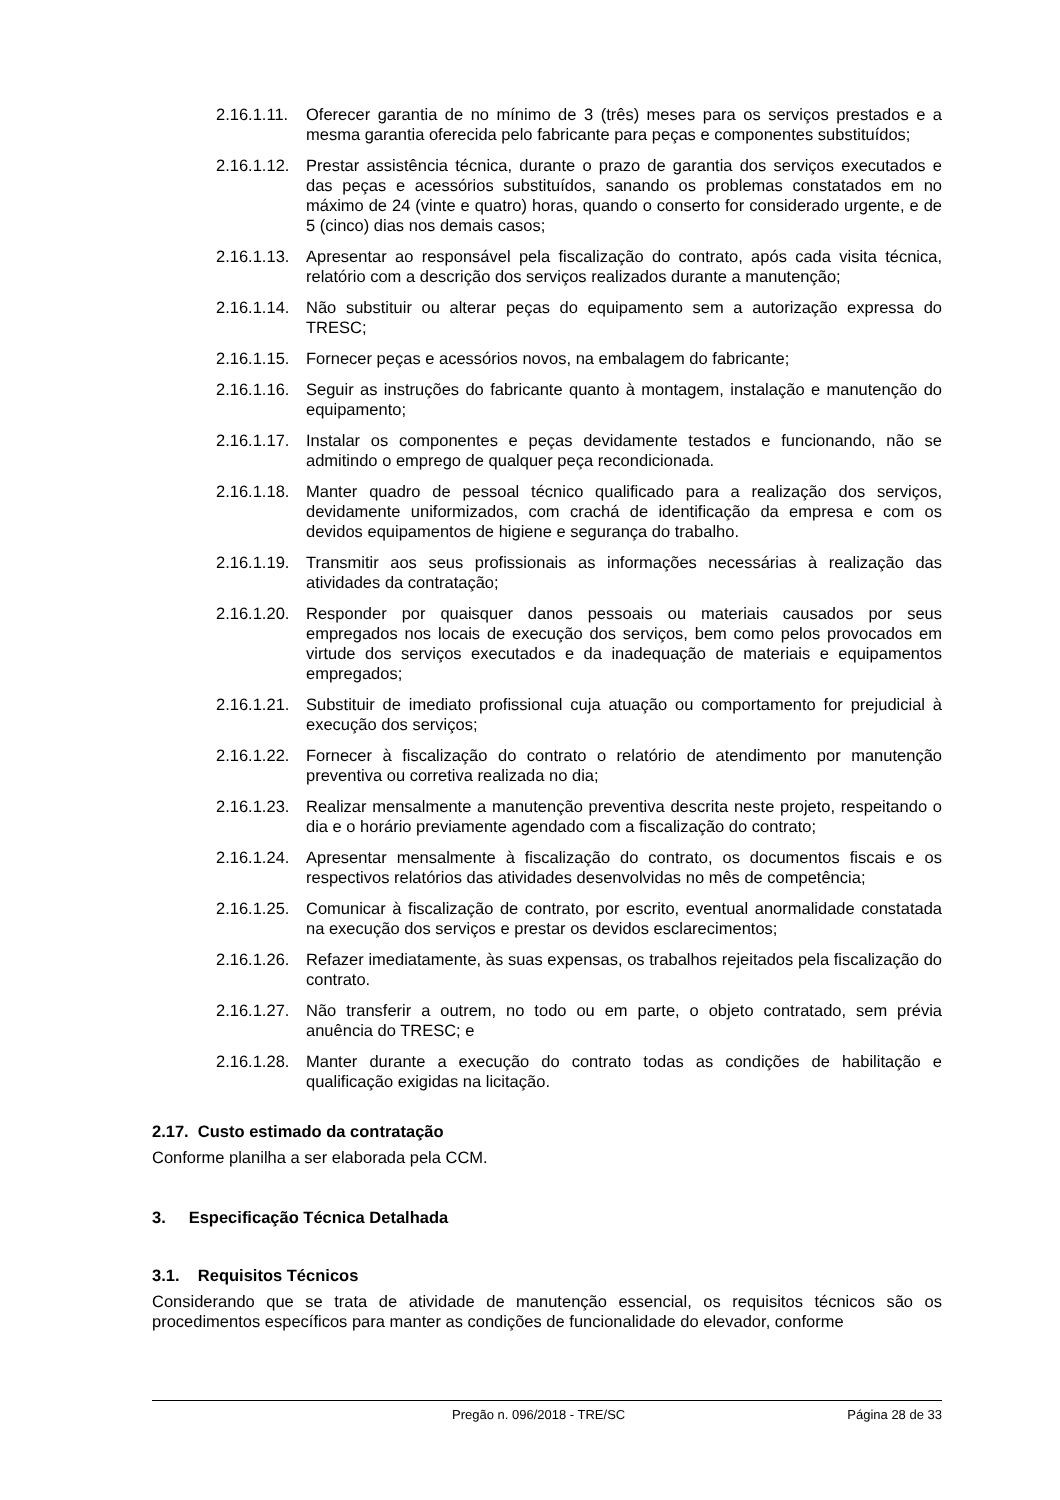2.16.1.11. Oferecer garantia de no mínimo de 3 (três) meses para os serviços prestados e a mesma garantia oferecida pelo fabricante para peças e componentes substituídos;
2.16.1.12. Prestar assistência técnica, durante o prazo de garantia dos serviços executados e das peças e acessórios substituídos, sanando os problemas constatados em no máximo de 24 (vinte e quatro) horas, quando o conserto for considerado urgente, e de 5 (cinco) dias nos demais casos;
2.16.1.13. Apresentar ao responsável pela fiscalização do contrato, após cada visita técnica, relatório com a descrição dos serviços realizados durante a manutenção;
2.16.1.14. Não substituir ou alterar peças do equipamento sem a autorização expressa do TRESC;
2.16.1.15. Fornecer peças e acessórios novos, na embalagem do fabricante;
2.16.1.16. Seguir as instruções do fabricante quanto à montagem, instalação e manutenção do equipamento;
2.16.1.17. Instalar os componentes e peças devidamente testados e funcionando, não se admitindo o emprego de qualquer peça recondicionada.
2.16.1.18. Manter quadro de pessoal técnico qualificado para a realização dos serviços, devidamente uniformizados, com crachá de identificação da empresa e com os devidos equipamentos de higiene e segurança do trabalho.
2.16.1.19. Transmitir aos seus profissionais as informações necessárias à realização das atividades da contratação;
2.16.1.20. Responder por quaisquer danos pessoais ou materiais causados por seus empregados nos locais de execução dos serviços, bem como pelos provocados em virtude dos serviços executados e da inadequação de materiais e equipamentos empregados;
2.16.1.21. Substituir de imediato profissional cuja atuação ou comportamento for prejudicial à execução dos serviços;
2.16.1.22. Fornecer à fiscalização do contrato o relatório de atendimento por manutenção preventiva ou corretiva realizada no dia;
2.16.1.23. Realizar mensalmente a manutenção preventiva descrita neste projeto, respeitando o dia e o horário previamente agendado com a fiscalização do contrato;
2.16.1.24. Apresentar mensalmente à fiscalização do contrato, os documentos fiscais e os respectivos relatórios das atividades desenvolvidas no mês de competência;
2.16.1.25. Comunicar à fiscalização de contrato, por escrito, eventual anormalidade constatada na execução dos serviços e prestar os devidos esclarecimentos;
2.16.1.26. Refazer imediatamente, às suas expensas, os trabalhos rejeitados pela fiscalização do contrato.
2.16.1.27. Não transferir a outrem, no todo ou em parte, o objeto contratado, sem prévia anuência do TRESC; e
2.16.1.28. Manter durante a execução do contrato todas as condições de habilitação e qualificação exigidas na licitação.
2.17. Custo estimado da contratação
Conforme planilha a ser elaborada pela CCM.
3. Especificação Técnica Detalhada
3.1. Requisitos Técnicos
Considerando que se trata de atividade de manutenção essencial, os requisitos técnicos são os procedimentos específicos para manter as condições de funcionalidade do elevador, conforme
Pregão n. 096/2018 - TRE/SC Página 28 de 33